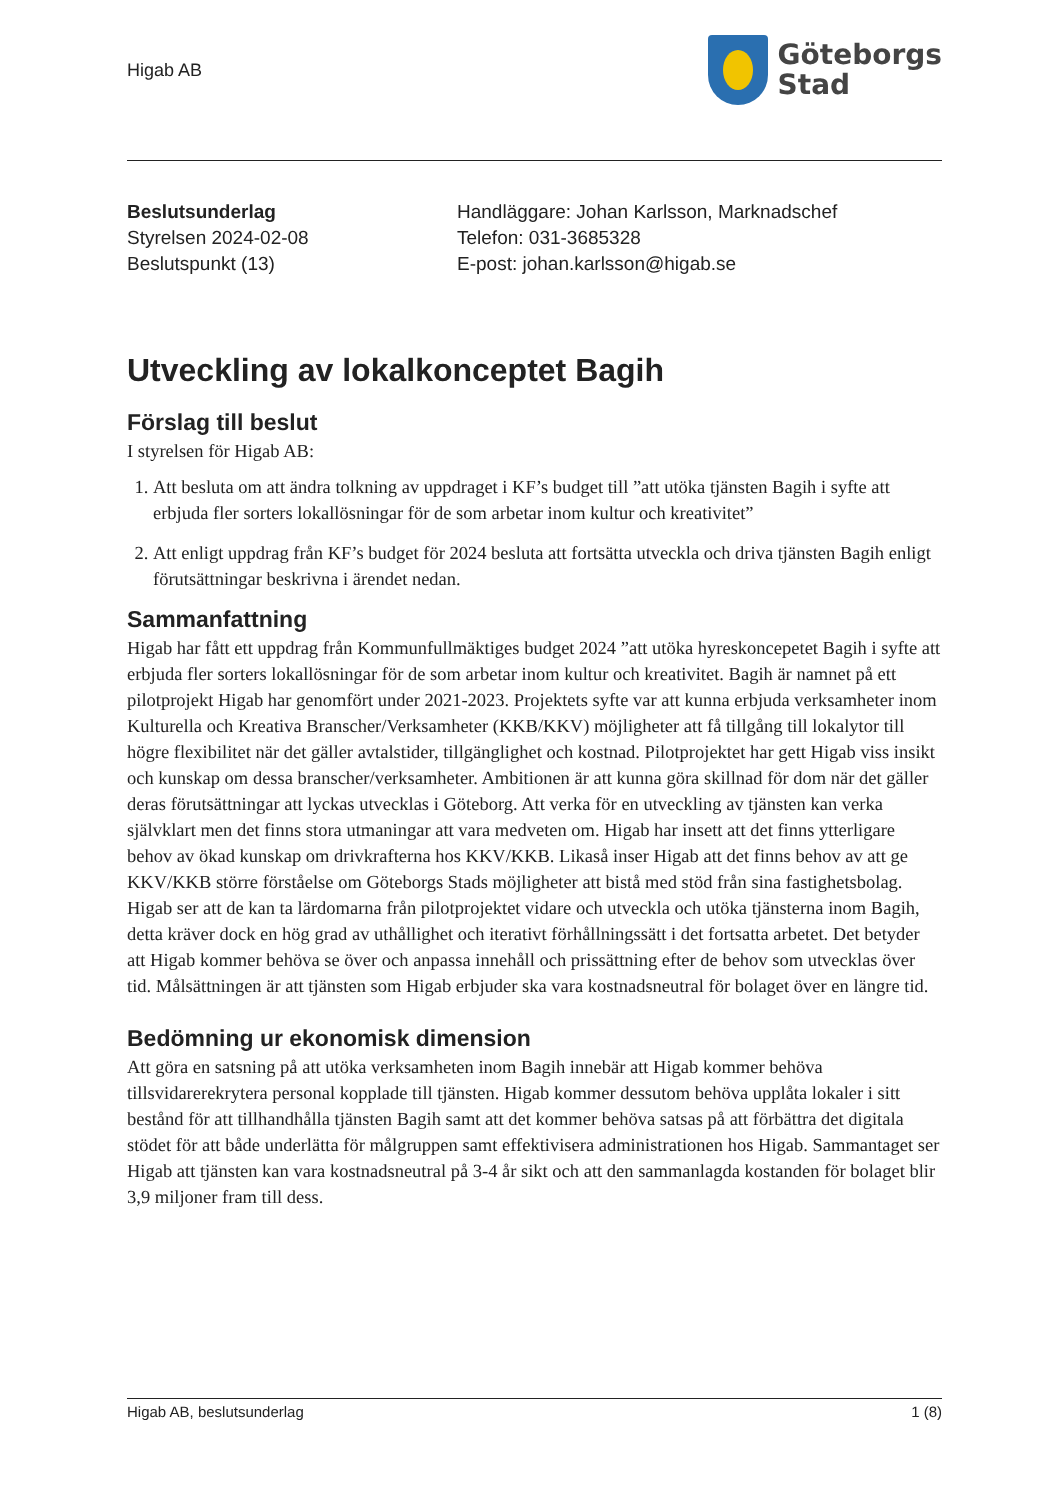Higab AB
Göteborgs
Stad
Beslutsunderlag
Styrelsen 2024-02-08
Beslutspunkt (13)
Handläggare: Johan Karlsson, Marknadschef
Telefon: 031-3685328
E-post: johan.karlsson@higab.se
Utveckling av lokalkonceptet Bagih
Förslag till beslut
I styrelsen för Higab AB:
1. Att besluta om att ändra tolkning av uppdraget i KF’s budget till ”att utöka tjänsten Bagih i syfte att erbjuda fler sorters lokallösningar för de som arbetar inom kultur och kreativitet”
2. Att enligt uppdrag från KF’s budget för 2024 besluta att fortsätta utveckla och driva tjänsten Bagih enligt förutsättningar beskrivna i ärendet nedan.
Sammanfattning
Higab har fått ett uppdrag från Kommunfullmäktiges budget 2024 ”att utöka hyreskoncepetet Bagih i syfte att erbjuda fler sorters lokallösningar för de som arbetar inom kultur och kreativitet. Bagih är namnet på ett pilotprojekt Higab har genomfört under 2021-2023. Projektets syfte var att kunna erbjuda verksamheter inom Kulturella och Kreativa Branscher/Verksamheter (KKB/KKV) möjligheter att få tillgång till lokalytor till högre flexibilitet när det gäller avtalstider, tillgänglighet och kostnad. Pilotprojektet har gett Higab viss insikt och kunskap om dessa branscher/verksamheter. Ambitionen är att kunna göra skillnad för dom när det gäller deras förutsättningar att lyckas utvecklas i Göteborg. Att verka för en utveckling av tjänsten kan verka självklart men det finns stora utmaningar att vara medveten om. Higab har insett att det finns ytterligare behov av ökad kunskap om drivkrafterna hos KKV/KKB. Likaså inser Higab att det finns behov av att ge KKV/KKB större förståelse om Göteborgs Stads möjligheter att bistå med stöd från sina fastighetsbolag. Higab ser att de kan ta lärdomarna från pilotprojektet vidare och utveckla och utöka tjänsterna inom Bagih, detta kräver dock en hög grad av uthållighet och iterativt förhållningssätt i det fortsatta arbetet. Det betyder att Higab kommer behöva se över och anpassa innehåll och prissättning efter de behov som utvecklas över tid. Målsättningen är att tjänsten som Higab erbjuder ska vara kostnadsneutral för bolaget över en längre tid.
Bedömning ur ekonomisk dimension
Att göra en satsning på att utöka verksamheten inom Bagih innebär att Higab kommer behöva tillsvidarerekrytera personal kopplade till tjänsten. Higab kommer dessutom behöva upplåta lokaler i sitt bestånd för att tillhandhålla tjänsten Bagih samt att det kommer behöva satsas på att förbättra det digitala stödet för att både underlätta för målgruppen samt effektivisera administrationen hos Higab. Sammantaget ser Higab att tjänsten kan vara kostnadsneutral på 3-4 år sikt och att den sammanlagda kostanden för bolaget blir 3,9 miljoner fram till dess.
Higab AB, beslutsunderlag 1 (8)